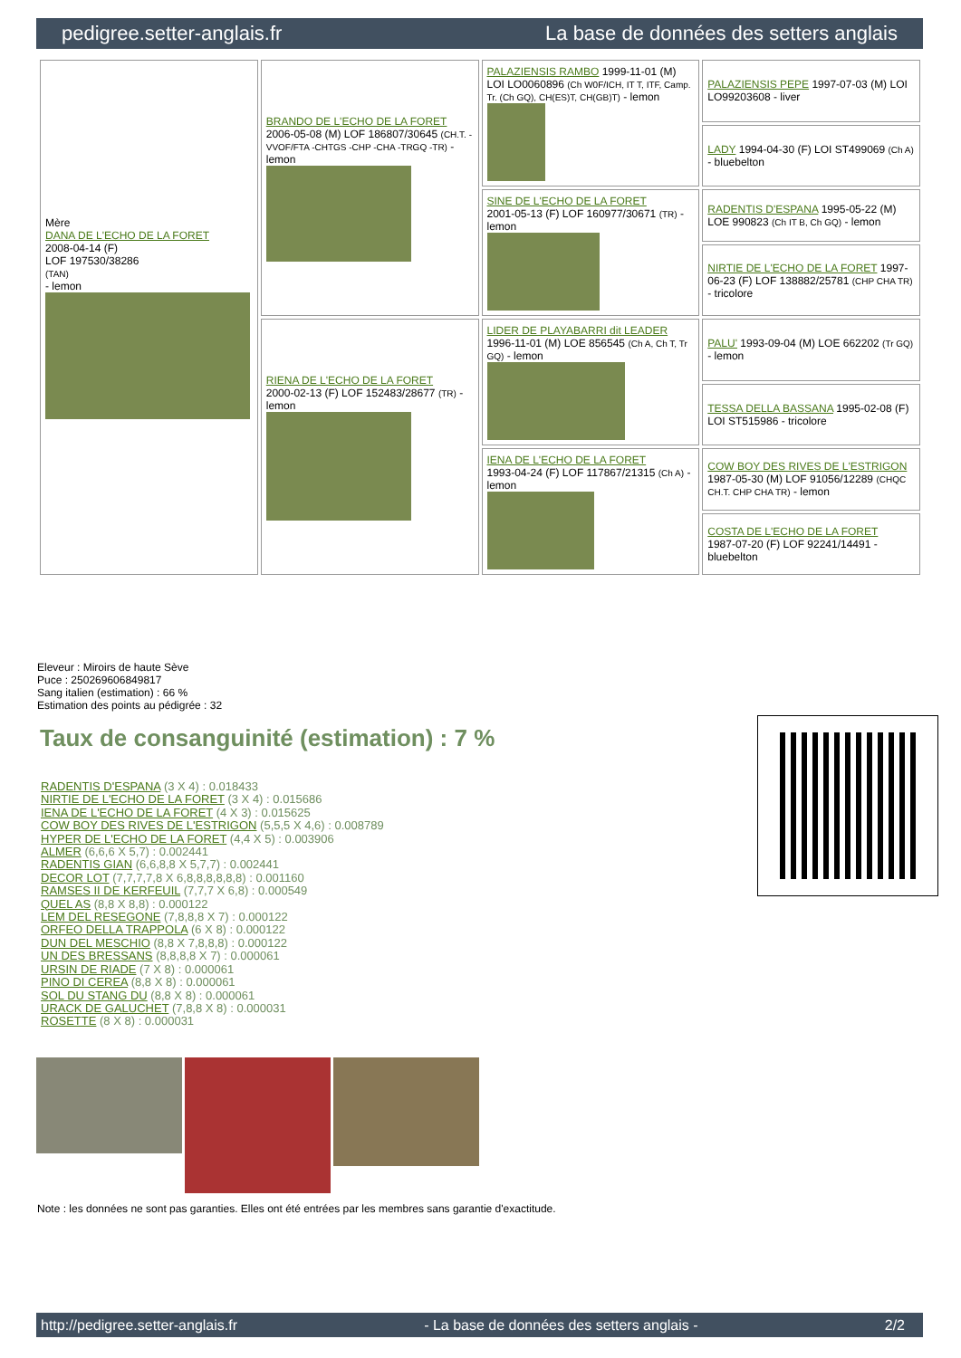pedigree.setter-anglais.fr La base de données des setters anglais
| Mère DANA DE L'ECHO DE LA FORET 2008-04-14 (F) LOF 197530/38286 (TAN) - lemon | BRANDO DE L'ECHO DE LA FORET 2006-05-08 (M) LOF 186807/30645 (CH.T. -VVOF/FTA -CHTGS -CHP -CHA -TRGQ -TR) - lemon | PALAZIENSIS RAMBO 1999-11-01 (M) LOI LO0060896 (Ch W0F/ICH, IT T, ITF, Camp. Tr. (Ch GQ), CH(ES)T, CH(GB)T) - lemon | PALAZIENSIS PEPE 1997-07-03 (M) LOI LO99203608 - liver |
| | | | LADY 1994-04-30 (F) LOI ST499069 (Ch A) - bluebelton |
| | | SINE DE L'ECHO DE LA FORET 2001-05-13 (F) LOF 160977/30671 (TR) - lemon | RADENTIS D'ESPANA 1995-05-22 (M) LOE 990823 (Ch IT B, Ch GQ) - lemon |
| | | | NIRTIE DE L'ECHO DE LA FORET 1997-06-23 (F) LOF 138882/25781 (CHP CHA TR) - tricolore |
| | RIENA DE L'ECHO DE LA FORET 2000-02-13 (F) LOF 152483/28677 (TR) - lemon | LIDER DE PLAYABARRI dit LEADER 1996-11-01 (M) LOE 856545 (Ch A, Ch T, Tr GQ) - lemon | PALU' 1993-09-04 (M) LOE 662202 (Tr GQ) - lemon |
| | | | TESSA DELLA BASSANA 1995-02-08 (F) LOI ST515986 - tricolore |
| | | IENA DE L'ECHO DE LA FORET 1993-04-24 (F) LOF 117867/21315 (Ch A) - lemon | COW BOY DES RIVES DE L'ESTRIGON 1987-05-30 (M) LOF 91056/12289 (CHQC CH.T. CHP CHA TR) - lemon |
| | | | COSTA DE L'ECHO DE LA FORET 1987-07-20 (F) LOF 92241/14491 - bluebelton |
Eleveur : Miroirs de haute Sève
Puce : 250269606849817
Sang italien (estimation) : 66 %
Estimation des points au pédigrée : 32
Taux de consanguinité (estimation) : 7 %
RADENTIS D'ESPANA (3 X 4) : 0.018433
NIRTIE DE L'ECHO DE LA FORET (3 X 4) : 0.015686
IENA DE L'ECHO DE LA FORET (4 X 3) : 0.015625
COW BOY DES RIVES DE L'ESTRIGON (5,5,5 X 4,6) : 0.008789
HYPER DE L'ECHO DE LA FORET (4,4 X 5) : 0.003906
ALMER (6,6,6 X 5,7) : 0.002441
RADENTIS GIAN (6,6,8,8 X 5,7,7) : 0.002441
DECOR LOT (7,7,7,7,8 X 6,8,8,8,8,8,8) : 0.001160
RAMSES II DE KERFEUIL (7,7,7 X 6,8) : 0.000549
QUEL AS (8,8 X 8,8) : 0.000122
LEM DEL RESEGONE (7,8,8,8 X 7) : 0.000122
ORFEO DELLA TRAPPOLA (6 X 8) : 0.000122
DUN DEL MESCHIO (8,8 X 7,8,8,8) : 0.000122
UN DES BRESSANS (8,8,8,8 X 7) : 0.000061
URSIN DE RIADE (7 X 8) : 0.000061
PINO DI CEREA (8,8 X 8) : 0.000061
SOL DU STANG DU (8,8 X 8) : 0.000061
URACK DE GALUCHET (7,8,8 X 8) : 0.000031
ROSETTE (8 X 8) : 0.000031
Note : les données ne sont pas garanties. Elles ont été entrées par les membres sans garantie d'exactitude.
http://pedigree.setter-anglais.fr - La base de données des setters anglais - 2/2